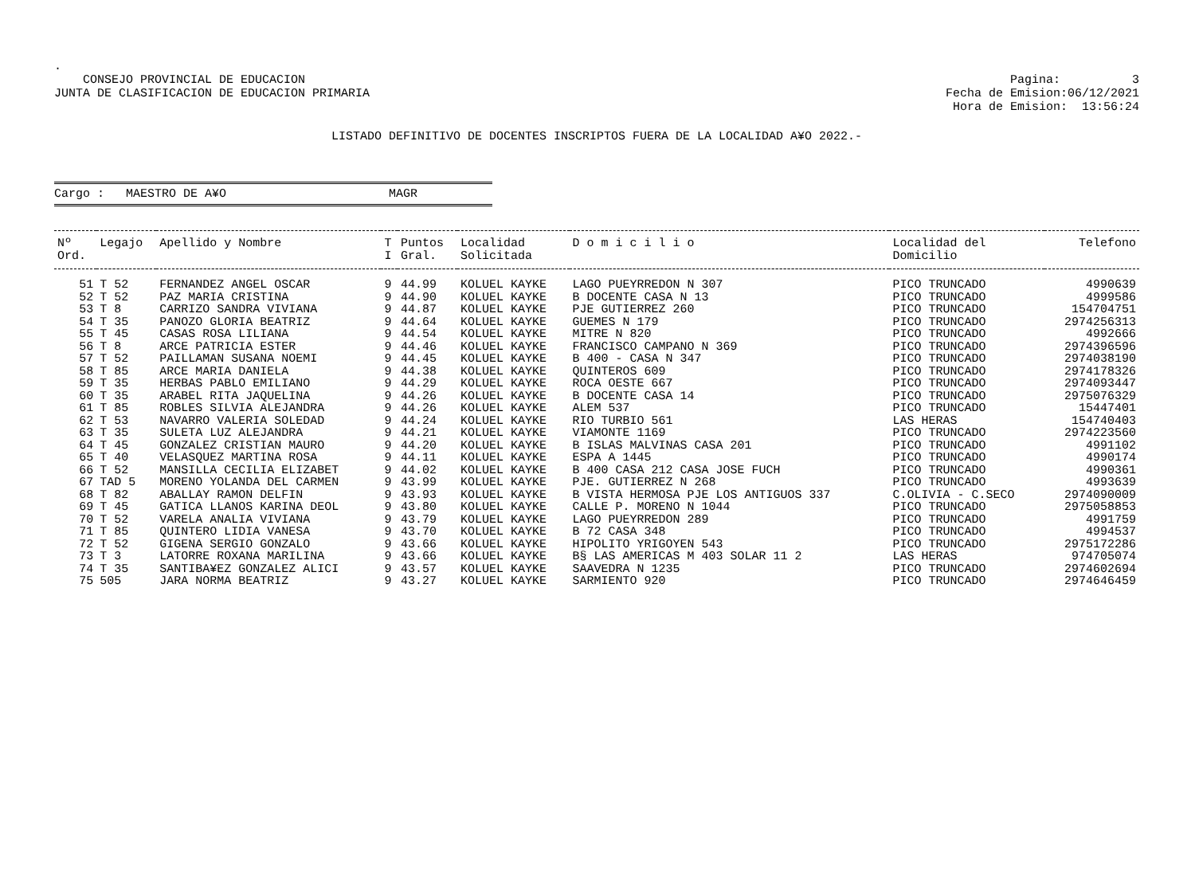.
CONSEJO PROVINCIAL DE EDUCACION
JUNTA DE CLASIFICACION DE EDUCACION PRIMARIA
Pagina: 3
Fecha de Emision:06/12/2021
Hora de Emision: 13:56:24
LISTADO DEFINITIVO DE DOCENTES INSCRIPTOS FUERA DE LA LOCALIDAD A¥O 2022.-
Cargo : MAESTRO DE A¥O MAGR
| Nº Ord. | Legajo | Apellido y Nombre | T I | Puntos Gral. | Localidad Solicitada | D o m i c i l i o | Localidad del Domicilio | Telefono |
| --- | --- | --- | --- | --- | --- | --- | --- | --- |
| 51 | T 52 | FERNANDEZ ANGEL OSCAR | 9 | 44.99 | KOLUEL KAYKE | LAGO PUEYRREDON N 307 | PICO TRUNCADO | 4990639 |
| 52 | T 52 | PAZ MARIA CRISTINA | 9 | 44.90 | KOLUEL KAYKE | B DOCENTE CASA N 13 | PICO TRUNCADO | 4999586 |
| 53 | T 8 | CARRIZO SANDRA VIVIANA | 9 | 44.87 | KOLUEL KAYKE | PJE GUTIERREZ 260 | PICO TRUNCADO | 154704751 |
| 54 | T 35 | PANOZO GLORIA BEATRIZ | 9 | 44.64 | KOLUEL KAYKE | GUEMES N 179 | PICO TRUNCADO | 2974256313 |
| 55 | T 45 | CASAS ROSA LILIANA | 9 | 44.54 | KOLUEL KAYKE | MITRE N 820 | PICO TRUNCADO | 4992666 |
| 56 | T 8 | ARCE PATRICIA ESTER | 9 | 44.46 | KOLUEL KAYKE | FRANCISCO CAMPANO N 369 | PICO TRUNCADO | 2974396596 |
| 57 | T 52 | PAILLAMAN SUSANA NOEMI | 9 | 44.45 | KOLUEL KAYKE | B 400 - CASA N 347 | PICO TRUNCADO | 2974038190 |
| 58 | T 85 | ARCE MARIA DANIELA | 9 | 44.38 | KOLUEL KAYKE | QUINTEROS 609 | PICO TRUNCADO | 2974178326 |
| 59 | T 35 | HERBAS PABLO EMILIANO | 9 | 44.29 | KOLUEL KAYKE | ROCA OESTE 667 | PICO TRUNCADO | 2974093447 |
| 60 | T 35 | ARABEL RITA JAQUELINA | 9 | 44.26 | KOLUEL KAYKE | B DOCENTE CASA 14 | PICO TRUNCADO | 2975076329 |
| 61 | T 85 | ROBLES SILVIA ALEJANDRA | 9 | 44.26 | KOLUEL KAYKE | ALEM 537 | PICO TRUNCADO | 15447401 |
| 62 | T 53 | NAVARRO VALERIA SOLEDAD | 9 | 44.24 | KOLUEL KAYKE | RIO TURBIO 561 | LAS HERAS | 154740403 |
| 63 | T 35 | SULETA LUZ ALEJANDRA | 9 | 44.21 | KOLUEL KAYKE | VIAMONTE 1169 | PICO TRUNCADO | 2974223560 |
| 64 | T 45 | GONZALEZ CRISTIAN MAURO | 9 | 44.20 | KOLUEL KAYKE | B ISLAS MALVINAS CASA 201 | PICO TRUNCADO | 4991102 |
| 65 | T 40 | VELASQUEZ MARTINA ROSA | 9 | 44.11 | KOLUEL KAYKE | ESPA A 1445 | PICO TRUNCADO | 4990174 |
| 66 | T 52 | MANSILLA CECILIA ELIZABET | 9 | 44.02 | KOLUEL KAYKE | B 400 CASA 212 CASA JOSE FUCH | PICO TRUNCADO | 4990361 |
| 67 | TAD 5 | MORENO YOLANDA DEL CARMEN | 9 | 43.99 | KOLUEL KAYKE | PJE. GUTIERREZ N 268 | PICO TRUNCADO | 4993639 |
| 68 | T 82 | ABALLAY RAMON DELFIN | 9 | 43.93 | KOLUEL KAYKE | B VISTA HERMOSA PJE LOS ANTIGUOS 337 | C.OLIVIA - C.SECO | 2974090009 |
| 69 | T 45 | GATICA LLANOS KARINA DEOL | 9 | 43.80 | KOLUEL KAYKE | CALLE P. MORENO N 1044 | PICO TRUNCADO | 2975058853 |
| 70 | T 52 | VARELA ANALIA VIVIANA | 9 | 43.79 | KOLUEL KAYKE | LAGO PUEYRREDON 289 | PICO TRUNCADO | 4991759 |
| 71 | T 85 | QUINTERO LIDIA VANESA | 9 | 43.70 | KOLUEL KAYKE | B 72 CASA 348 | PICO TRUNCADO | 4994537 |
| 72 | T 52 | GIGENA SERGIO GONZALO | 9 | 43.66 | KOLUEL KAYKE | HIPOLITO YRIGOYEN 543 | PICO TRUNCADO | 2975172286 |
| 73 | T 3 | LATORRE ROXANA MARILINA | 9 | 43.66 | KOLUEL KAYKE | B§ LAS AMERICAS M 403 SOLAR 11 2 | LAS HERAS | 974705074 |
| 74 | T 35 | SANTIBA¥EZ GONZALEZ ALICI | 9 | 43.57 | KOLUEL KAYKE | SAAVEDRA N 1235 | PICO TRUNCADO | 2974602694 |
| 75 | 505 | JARA NORMA BEATRIZ | 9 | 43.27 | KOLUEL KAYKE | SARMIENTO 920 | PICO TRUNCADO | 2974646459 |